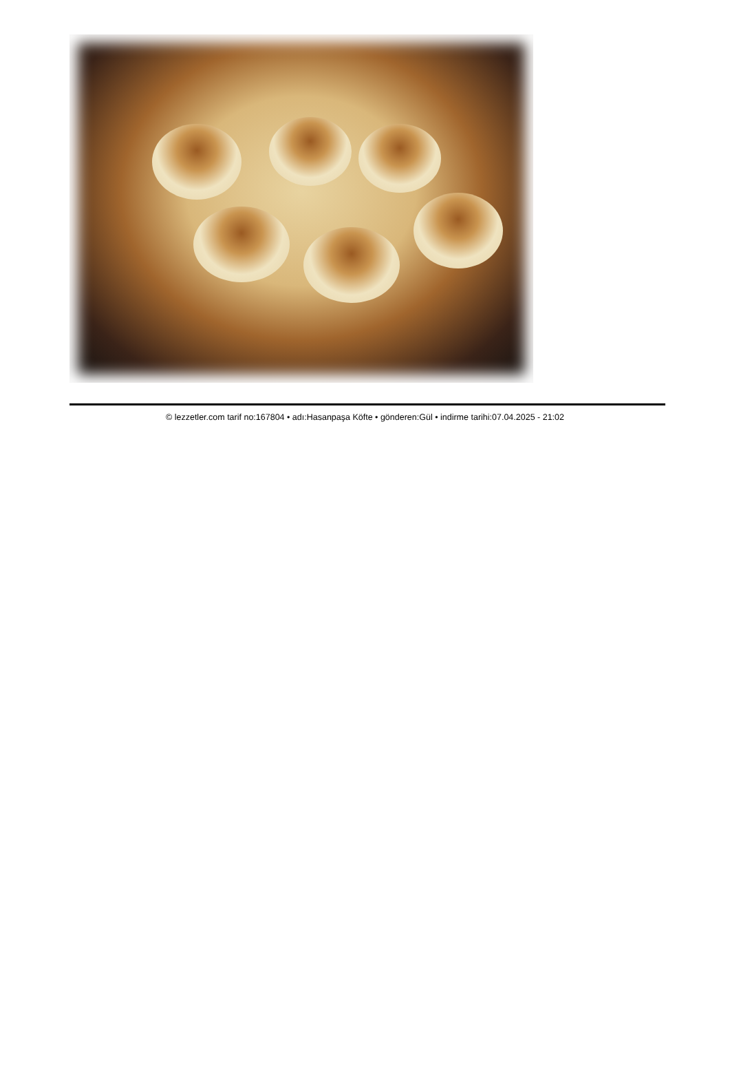© lezzetler.com tarif no:167804 • adı:Hasanpaşa Köfte • gönderen:Gül • indirme tarihi:07.04.2025 - 21:02